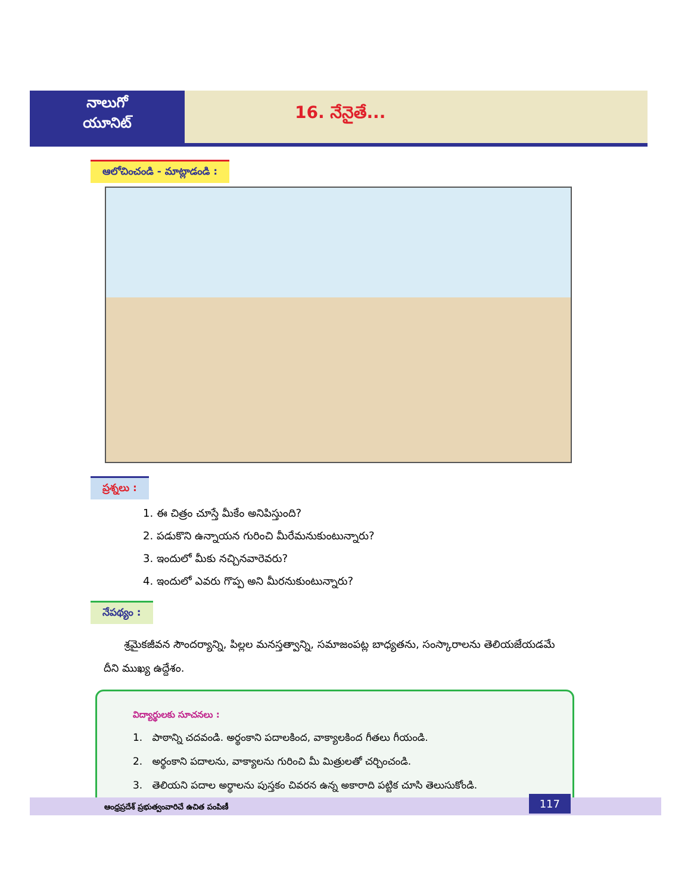నాలుగో
యూనిట్
16. నేనైతే...
ఆలోచించండి - మాట్లాడండి :
ప్రశ్నలు :
1. ఈ చిత్రం చూస్తే మీకేం అనిపిస్తుంది?
2. పడుకొని ఉన్నాయన గురించి మీరేమనుకుంటున్నారు?
3. ఇందులో మీకు నచ్చినవారెవరు?
4. ఇందులో ఎవరు గొప్ప అని మీరనుకుంటున్నారు?
నేపథ్యం :
శ్రమైకజీవన సౌందర్యాన్ని, పిల్లల మనస్తత్వాన్ని, సమాజంపట్ల బాధ్యతను, సంస్కారాలను తెలియజేయడమే దీని ముఖ్య ఉద్దేశం.
విద్యార్థులకు సూచనలు :
1. పాఠాన్ని చదవండి. అర్థంకాని పదాలకింద, వాక్యాలకింద గీతలు గీయండి.
2. అర్థంకాని పదాలను, వాక్యాలను గురించి మీ మిత్రులతో చర్చించండి.
3. తెలియని పదాల అర్థాలను పుస్తకం చివరన ఉన్న అకారాది పట్టిక చూసి తెలుసుకోండి.
ఆంధ్రప్రదేశ్ ప్రభుత్వంవారిచే ఉచిత పంపిణీ
117